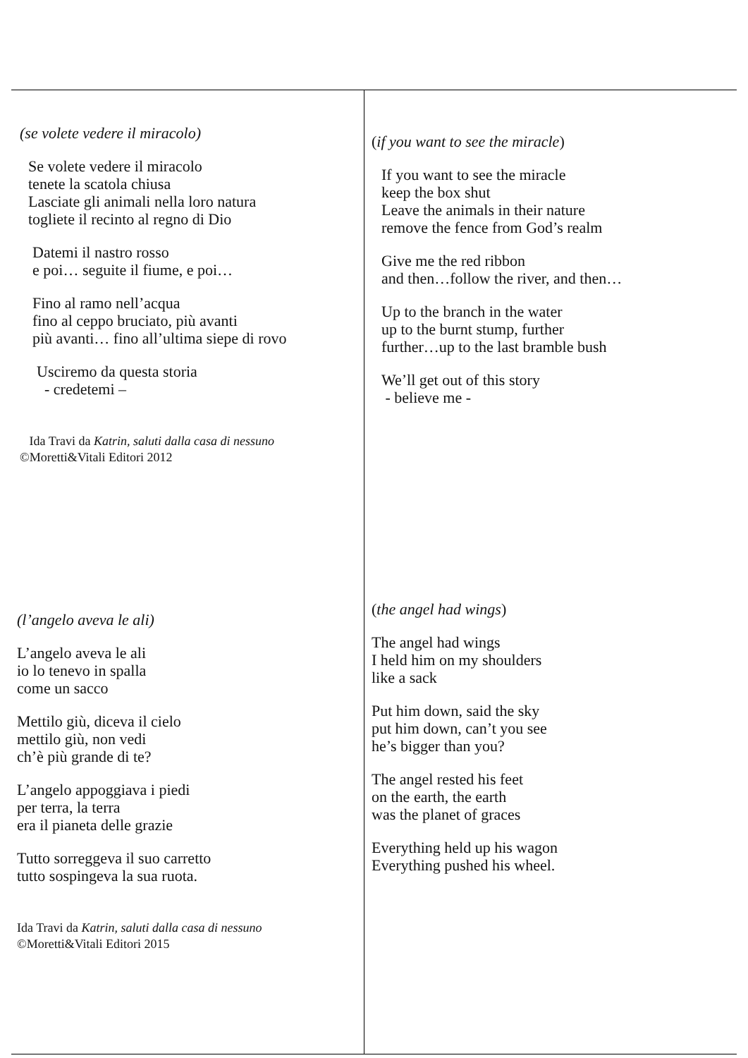| (se volete vedere il miracolo) Se volete vedere il miracolo tenete la scatola chiusa Lasciate gli animali nella loro natura togliete il recinto al regno di Dio Datemi il nastro rosso e poi… seguite il fiume, e poi… Fino al ramo nell’acqua fino al ceppo bruciato, più avanti più avanti… fino all’ultima siepe di rovo Usciremo da questa storia - credetemi – Ida Travi da Katrin, saluti dalla casa di nessuno ©Moretti&Vitali Editori 2012 | ( if you want to see the miracle ) If you want to see the miracle keep the box shut Leave the animals in their nature remove the fence from God’s realm Give me the red ribbon and then…follow the river, and then… Up to the branch in the water up to the burnt stump, further further…up to the last bramble bush We’ll get out of this story - believe me - |
| (l’angelo aveva le ali) L’angelo aveva le ali io lo tenevo in spalla come un sacco Mettilo giù, diceva il cielo mettilo giù, non vedi ch’è più grande di te? L’angelo appoggiava i piedi per terra, la terra era il pianeta delle grazie Tutto sorreggeva il suo carretto tutto sospingeva la sua ruota. Ida Travi da Katrin, saluti dalla casa di nessuno ©Moretti&Vitali Editori 2015 | ( the angel had wings ) The angel had wings I held him on my shoulders like a sack Put him down, said the sky put him down, can’t you see he’s bigger than you? The angel rested his feet on the earth, the earth was the planet of graces Everything held up his wagon Everything pushed his wheel. |